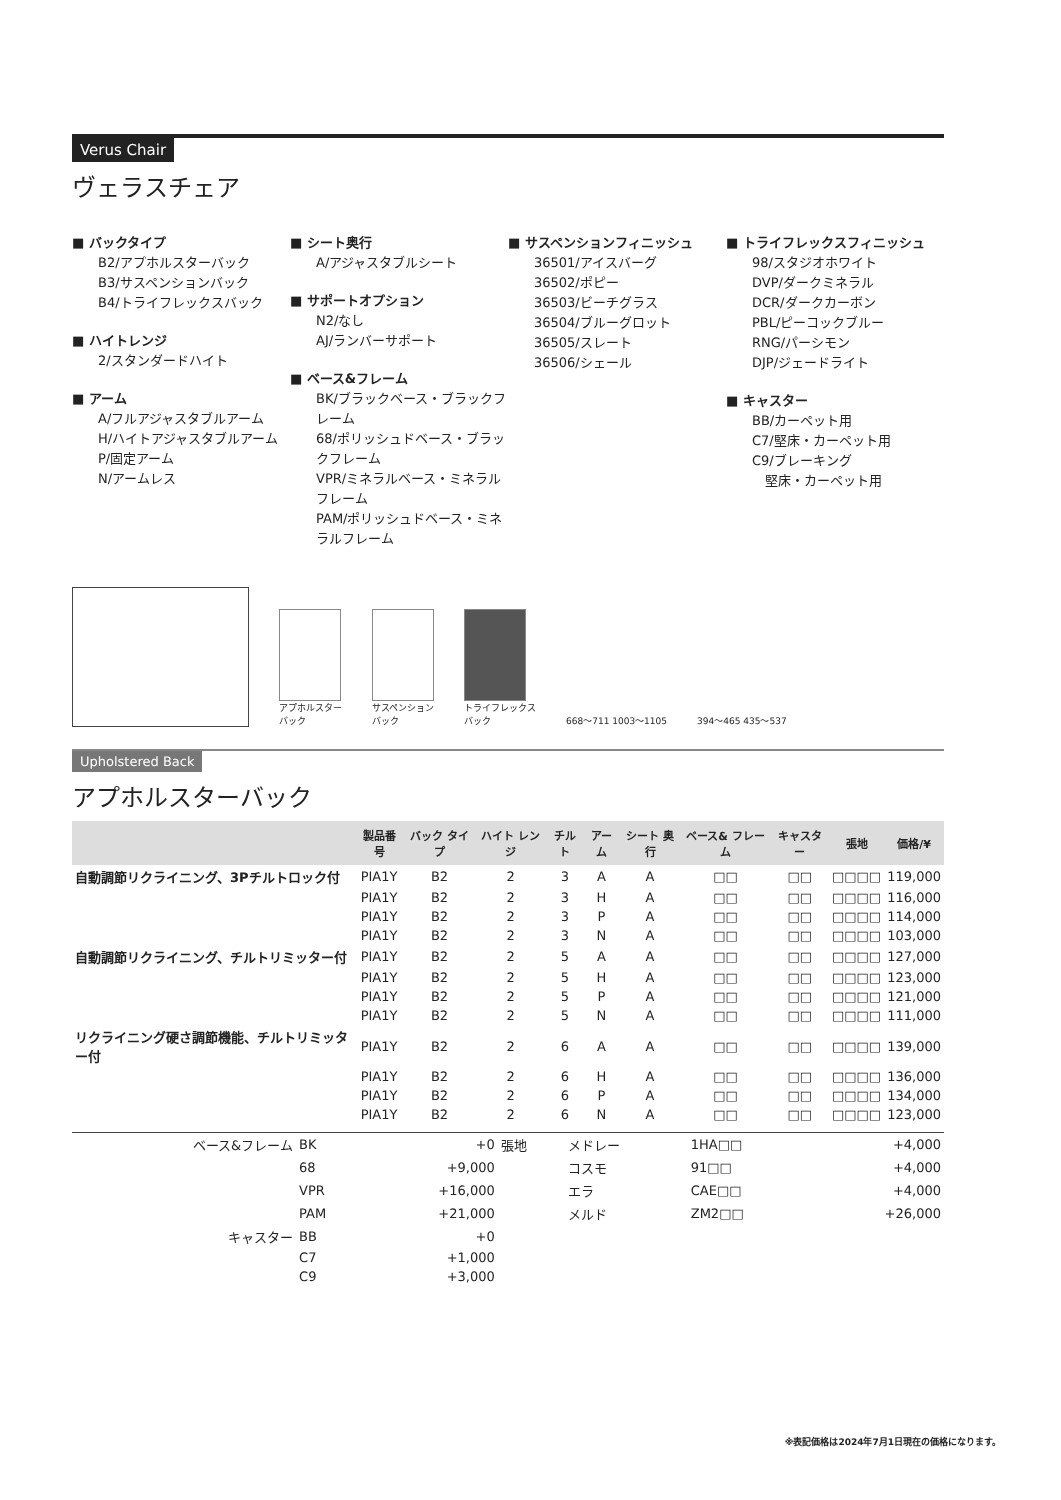Verus Chair
ヴェラスチェア
■ バックタイプ
B2/アプホルスターバック
B3/サスペンションバック
B4/トライフレックスバック
■ ハイトレンジ
2/スタンダードハイト
■ アーム
A/フルアジャスタブルアーム
H/ハイトアジャスタブルアーム
P/固定アーム
N/アームレス
■ シート奥行
A/アジャスタブルシート
■ サポートオプション
N2/なし
AJ/ランバーサポート
■ ベース&フレーム
BK/ブラックベース・ブラックフレーム
68/ポリッシュドベース・ブラックフレーム
VPR/ミネラルベース・ミネラルフレーム
PAM/ポリッシュドベース・ミネラルフレーム
■ サスペンションフィニッシュ
36501/アイスバーグ
36502/ポピー
36503/ビーチグラス
36504/ブルーグロット
36505/スレート
36506/シェール
■ トライフレックスフィニッシュ
98/スタジオホワイト
DVP/ダークミネラル
DCR/ダークカーボン
PBL/ピーコックブルー
RNG/パーシモン
DJP/ジェードライト
■ キャスター
BB/カーペット用
C7/堅床・カーペット用
C9/ブレーキング
　堅床・カーペット用
アプホルスター
バック
サスペンション
バック
トライフレックス
バック
668〜711 1003〜1105
394〜465 435〜537
Upholstered Back
アプホルスターバック
| | 製品番号 | バック タイプ | ハイト レンジ | チルト | アーム | シート 奥行 | ベース& フレーム | キャスター | 張地 | 価格/¥ |
| --- | --- | --- | --- | --- | --- | --- | --- | --- | --- | --- |
| 自動調節リクライニング、3Pチルトロック付 | PIA1Y | B2 | 2 | 3 | A | A | □□ | □□ | □□□□ | 119,000 |
| | PIA1Y | B2 | 2 | 3 | H | A | □□ | □□ | □□□□ | 116,000 |
| | PIA1Y | B2 | 2 | 3 | P | A | □□ | □□ | □□□□ | 114,000 |
| | PIA1Y | B2 | 2 | 3 | N | A | □□ | □□ | □□□□ | 103,000 |
| 自動調節リクライニング、チルトリミッター付 | PIA1Y | B2 | 2 | 5 | A | A | □□ | □□ | □□□□ | 127,000 |
| | PIA1Y | B2 | 2 | 5 | H | A | □□ | □□ | □□□□ | 123,000 |
| | PIA1Y | B2 | 2 | 5 | P | A | □□ | □□ | □□□□ | 121,000 |
| | PIA1Y | B2 | 2 | 5 | N | A | □□ | □□ | □□□□ | 111,000 |
| リクライニング硬さ調節機能、チルトリミッター付 | PIA1Y | B2 | 2 | 6 | A | A | □□ | □□ | □□□□ | 139,000 |
| | PIA1Y | B2 | 2 | 6 | H | A | □□ | □□ | □□□□ | 136,000 |
| | PIA1Y | B2 | 2 | 6 | P | A | □□ | □□ | □□□□ | 134,000 |
| | PIA1Y | B2 | 2 | 6 | N | A | □□ | □□ | □□□□ | 123,000 |
| ベース&フレーム | BK | +0 | 張地 | メドレー | 1HA□□ | +4,000 |
| | 68 | +9,000 | | コスモ | 91□□ | +4,000 |
| | VPR | +16,000 | | エラ | CAE□□ | +4,000 |
| | PAM | +21,000 | | メルド | ZM2□□ | +26,000 |
| キャスター | BB | +0 | | | | |
| | C7 | +1,000 | | | | |
| | C9 | +3,000 | | | | |
※表記価格は2024年7月1日現在の価格になります。